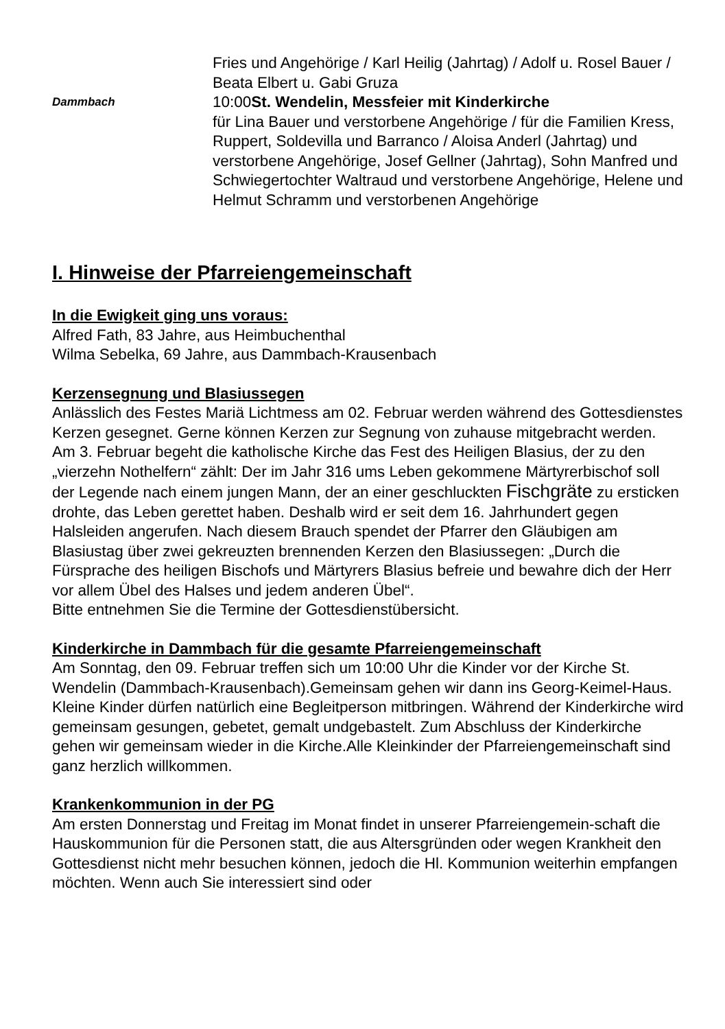Fries und Angehörige / Karl Heilig (Jahrtag) / Adolf u. Rosel Bauer / Beata Elbert u. Gabi Gruza
Dammbach
10:00St. Wendelin, Messfeier mit Kinderkirche
für Lina Bauer und verstorbene Angehörige / für die Familien Kress, Ruppert, Soldevilla und Barranco / Aloisa Anderl (Jahrtag) und verstorbene Angehörige, Josef Gellner (Jahrtag), Sohn Manfred und Schwiegertochter Waltraud und verstorbene Angehörige, Helene und Helmut Schramm und verstorbenen Angehörige
I. Hinweise der Pfarreiengemeinschaft
In die Ewigkeit ging uns voraus:
Alfred Fath, 83 Jahre, aus Heimbuchenthal
Wilma Sebelka, 69 Jahre, aus Dammbach-Krausenbach
Kerzensegnung und Blasiussegen
Anlässlich des Festes Mariä Lichtmess am 02. Februar werden während des Gottesdienstes Kerzen gesegnet. Gerne können Kerzen zur Segnung von zuhause mitgebracht werden.
Am 3. Februar begeht die katholische Kirche das Fest des Heiligen Blasius, der zu den „vierzehn Nothelfern“ zählt: Der im Jahr 316 ums Leben gekommene Märtyrerbischof soll der Legende nach einem jungen Mann, der an einer geschluckten Fischgräte zu ersticken drohte, das Leben gerettet haben. Deshalb wird er seit dem 16. Jahrhundert gegen Halsleiden angerufen. Nach diesem Brauch spendet der Pfarrer den Gläubigen am Blasiustag über zwei gekreuzten brennenden Kerzen den Blasiussegen: „Durch die Fürsprache des heiligen Bischofs und Märtyrers Blasius befreie und bewahre dich der Herr vor allem Übel des Halses und jedem anderen Übel“.
Bitte entnehmen Sie die Termine der Gottesdienstübersicht.
Kinderkirche in Dammbach für die gesamte Pfarreiengemeinschaft
Am Sonntag, den 09. Februar treffen sich um 10:00 Uhr die Kinder vor der Kirche St. Wendelin (Dammbach-Krausenbach).Gemeinsam gehen wir dann ins Georg-Keimel-Haus. Kleine Kinder dürfen natürlich eine Begleitperson mitbringen. Während der Kinderkirche wird gemeinsam gesungen, gebetet, gemalt undgebastelt. Zum Abschluss der Kinderkirche gehen wir gemeinsam wieder in die Kirche.Alle Kleinkinder der Pfarreiengemeinschaft sind ganz herzlich willkommen.
Krankenkommunion in der PG
Am ersten Donnerstag und Freitag im Monat findet in unserer Pfarreiengemein-schaft die Hauskommunion für die Personen statt, die aus Altersgründen oder wegen Krankheit den Gottesdienst nicht mehr besuchen können, jedoch die Hl. Kommunion weiterhin empfangen möchten. Wenn auch Sie interessiert sind oder